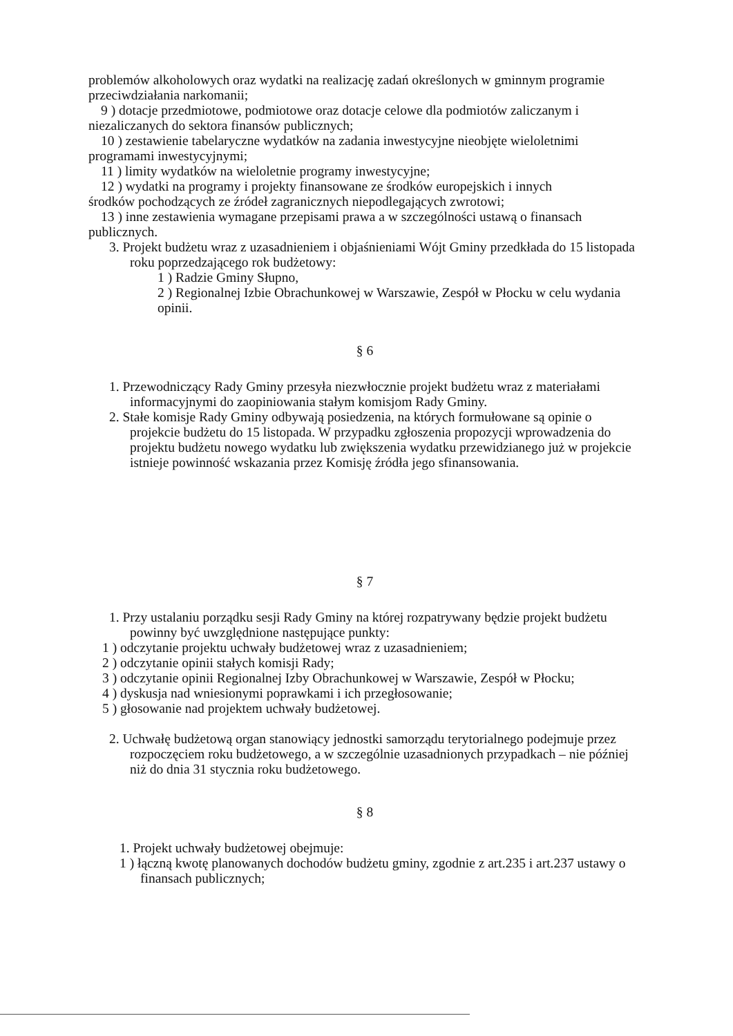problemów alkoholowych oraz wydatki na realizację zadań określonych w gminnym programie przeciwdziałania narkomanii;
9 ) dotacje przedmiotowe, podmiotowe oraz dotacje celowe dla podmiotów zaliczanym i
niezaliczanych do sektora finansów publicznych;
10 ) zestawienie tabelaryczne wydatków na zadania inwestycyjne nieobjęte wieloletnimi
programami inwestycyjnymi;
11 ) limity wydatków na wieloletnie programy inwestycyjne;
12 ) wydatki na programy i projekty finansowane ze środków europejskich i innych
środków pochodzących ze źródeł zagranicznych niepodlegających zwrotowi;
13 ) inne zestawienia wymagane przepisami prawa a w szczególności ustawą o finansach
publicznych.
3. Projekt budżetu wraz z uzasadnieniem i objaśnieniami Wójt Gminy przedkłada do 15 listopada roku poprzedzającego rok budżetowy:
1 ) Radzie Gminy Słupno,
2 ) Regionalnej Izbie Obrachunkowej w Warszawie, Zespół w Płocku w celu wydania opinii.
§ 6
1. Przewodniczący Rady Gminy przesyła niezwłocznie projekt budżetu wraz z materiałami informacyjnymi do zaopiniowania stałym komisjom Rady Gminy.
2. Stałe komisje Rady Gminy odbywają posiedzenia, na których formułowane są opinie o projekcie budżetu do 15 listopada. W przypadku zgłoszenia propozycji wprowadzenia do projektu budżetu nowego wydatku lub zwiększenia wydatku przewidzianego już w projekcie istnieje powinność wskazania przez Komisję źródła jego sfinansowania.
§ 7
1. Przy ustalaniu porządku sesji Rady Gminy na której rozpatrywany będzie projekt budżetu powinny być uwzględnione następujące punkty:
1 ) odczytanie projektu uchwały budżetowej wraz z uzasadnieniem;
2 ) odczytanie opinii stałych komisji Rady;
3 ) odczytanie opinii Regionalnej Izby Obrachunkowej w Warszawie, Zespół w Płocku;
4 ) dyskusja nad wniesionymi poprawkami i ich przegłosowanie;
5 ) głosowanie nad projektem uchwały budżetowej.
2. Uchwałę budżetową organ stanowiący jednostki samorządu terytorialnego podejmuje przez rozpoczęciem roku budżetowego, a w szczególnie uzasadnionych przypadkach – nie później niż do dnia 31 stycznia roku budżetowego.
§ 8
1. Projekt uchwały budżetowej obejmuje:
1 ) łączną kwotę planowanych dochodów budżetu gminy, zgodnie z art.235 i art.237 ustawy o finansach publicznych;